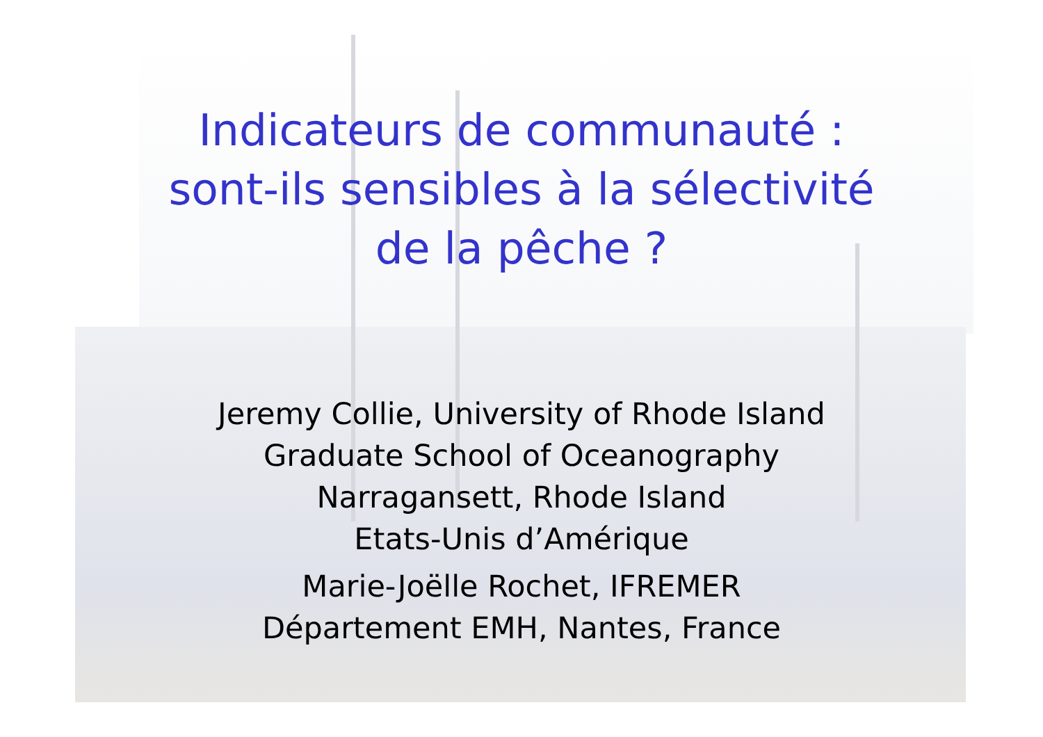Indicateurs de communauté :
sont-ils sensibles à la sélectivité
de la pêche ?
Jeremy Collie, University of Rhode Island
Graduate School of Oceanography
Narragansett, Rhode Island
Etats-Unis d’Amérique
Marie-Joëlle Rochet, IFREMER
Département EMH, Nantes, France